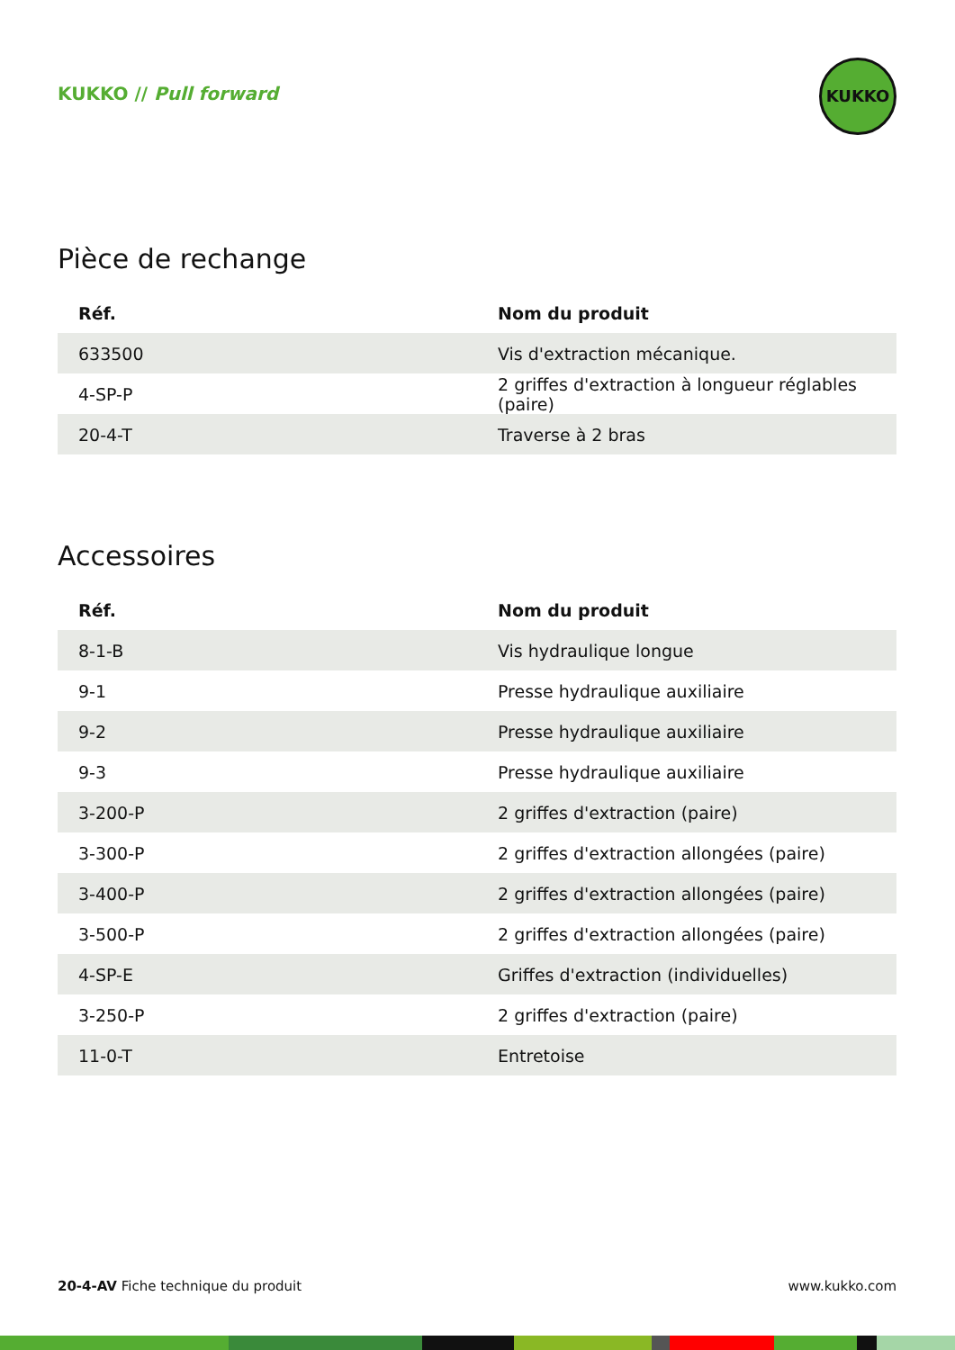KUKKO // Pull forward
KUKKO
Pièce de rechange
| Réf. | Nom du produit |
| --- | --- |
| 633500 | Vis d'extraction mécanique. |
| 4-SP-P | 2 griffes d'extraction à longueur réglables (paire) |
| 20-4-T | Traverse à 2 bras |
Accessoires
| Réf. | Nom du produit |
| --- | --- |
| 8-1-B | Vis hydraulique longue |
| 9-1 | Presse hydraulique auxiliaire |
| 9-2 | Presse hydraulique auxiliaire |
| 9-3 | Presse hydraulique auxiliaire |
| 3-200-P | 2 griffes d'extraction (paire) |
| 3-300-P | 2 griffes d'extraction allongées (paire) |
| 3-400-P | 2 griffes d'extraction allongées (paire) |
| 3-500-P | 2 griffes d'extraction allongées (paire) |
| 4-SP-E | Griffes d'extraction (individuelles) |
| 3-250-P | 2 griffes d'extraction (paire) |
| 11-0-T | Entretoise |
20-4-AV Fiche technique du produit www.kukko.com